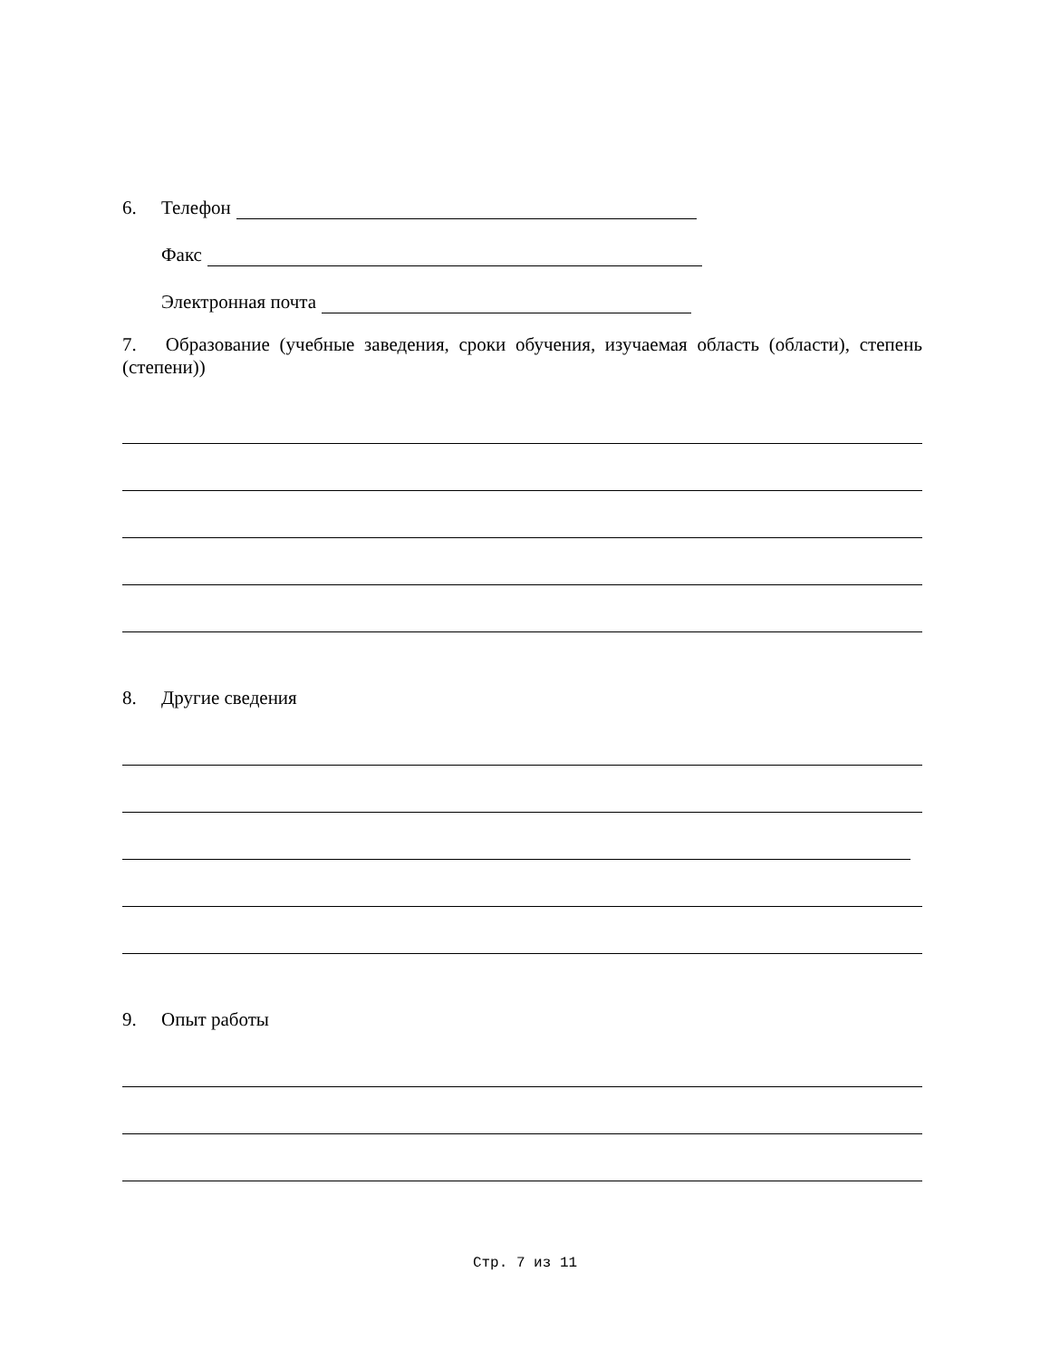6. Телефон
Факс
Электронная почта
7. Образование (учебные заведения, сроки обучения, изучаемая область (области), степень (степени))
8. Другие сведения
9. Опыт работы
Стр. 7 из 11